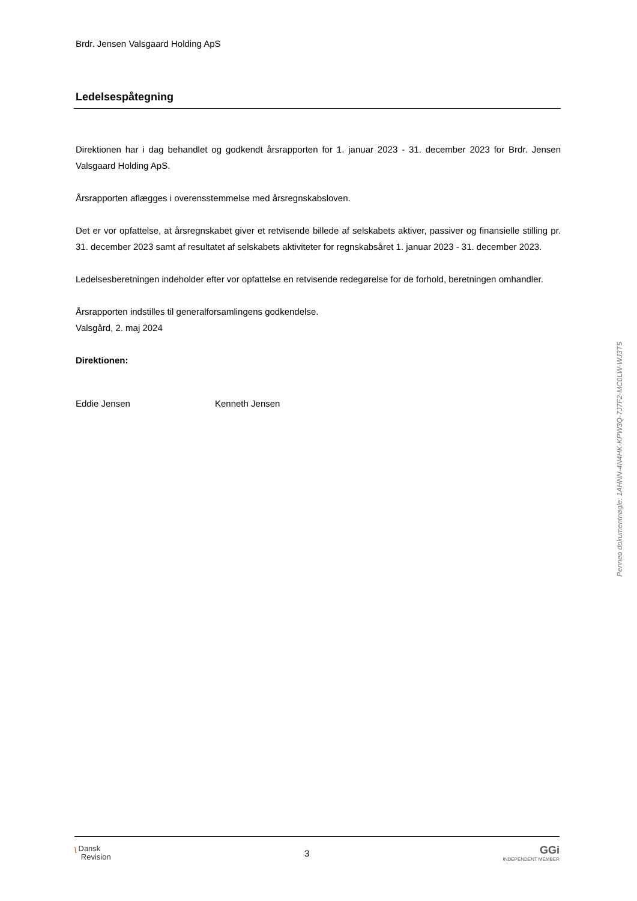Brdr. Jensen Valsgaard Holding ApS
Ledelsespåtegning
Direktionen har i dag behandlet og godkendt årsrapporten for 1. januar 2023 - 31. december 2023 for Brdr. Jensen Valsgaard Holding ApS.
Årsrapporten aflægges i overensstemmelse med årsregnskabsloven.
Det er vor opfattelse, at årsregnskabet giver et retvisende billede af selskabets aktiver, passiver og finansielle stilling pr. 31. december 2023 samt af resultatet af selskabets aktiviteter for regnskabsåret 1. januar 2023 - 31. december 2023.
Ledelsesberetningen indeholder efter vor opfattelse en retvisende redegørelse for de forhold, beretningen omhandler.
Årsrapporten indstilles til generalforsamlingens godkendelse.
Valsgård, 2. maj 2024
Direktionen:
Eddie Jensen Kenneth Jensen
Penneo dokumentnøgle: 1AHNN-4N4HK-KPW3Q-7J7F2-MC0LW-WJ3T5
ʅ Dansk
Revision
3
GGi
INDEPENDENT MEMBER